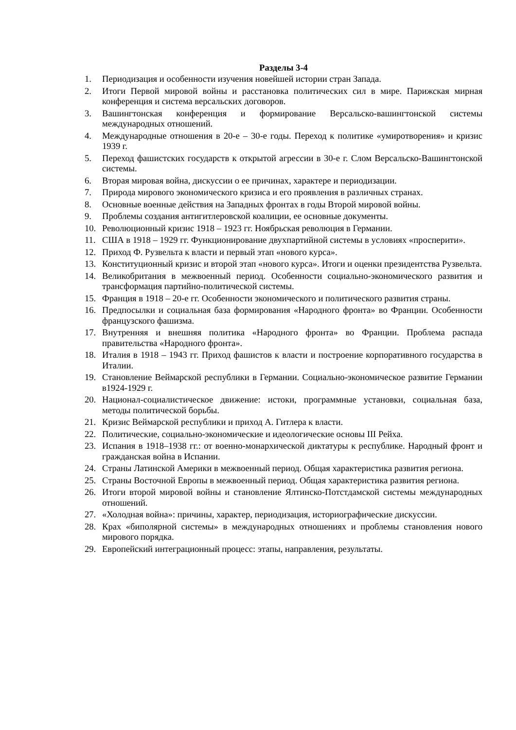Разделы 3-4
1. Периодизация и особенности изучения новейшей истории стран Запада.
2. Итоги Первой мировой войны и расстановка политических сил в мире. Парижская мирная конференция и система версальских договоров.
3. Вашингтонская конференция и формирование Версальско-вашингтонской системы международных отношений.
4. Международные отношения в 20-е – 30-е годы. Переход к политике «умиротворения» и кризис 1939 г.
5. Переход фашистских государств к открытой агрессии в 30-е г. Слом Версальско-Вашингтонской системы.
6. Вторая мировая война, дискуссии о ее причинах, характере и периодизации.
7. Природа мирового экономического кризиса и его проявления в различных странах.
8. Основные военные действия на Западных фронтах в годы Второй мировой войны.
9. Проблемы создания антигитлеровской коалиции, ее основные документы.
10. Революционный кризис 1918 – 1923 гг. Ноябрьская революция в Германии.
11. США в 1918 – 1929 гг. Функционирование двухпартийной системы в условиях «просперити».
12. Приход Ф. Рузвельта к власти и первый этап «нового курса».
13. Конституционный кризис и второй этап «нового курса». Итоги и оценки президентства Рузвельта.
14. Великобритания в межвоенный период. Особенности социально-экономического развития и трансформация партийно-политической системы.
15. Франция в 1918 – 20-е гг. Особенности экономического и политического развития страны.
16. Предпосылки и социальная база формирования «Народного фронта» во Франции. Особенности французского фашизма.
17. Внутренняя и внешняя политика «Народного фронта» во Франции. Проблема распада правительства «Народного фронта».
18. Италия в 1918 – 1943 гг. Приход фашистов к власти и построение корпоративного государства в Италии.
19. Становление Веймарской республики в Германии. Социально-экономическое развитие Германии в1924-1929 г.
20. Национал-социалистическое движение: истоки, программные установки, социальная база, методы политической борьбы.
21. Кризис Веймарской республики и приход А. Гитлера к власти.
22. Политические, социально-экономические и идеологические основы III Рейха.
23. Испания в 1918–1938 гг.: от военно-монархической диктатуры к республике. Народный фронт и гражданская война в Испании.
24. Страны Латинской Америки в межвоенный период. Общая характеристика развития региона.
25. Страны Восточной Европы в межвоенный период. Общая характеристика развития региона.
26. Итоги второй мировой войны и становление Ялтинско-Потстдамской системы международных отношений.
27. «Холодная война»: причины, характер, периодизация, историографические дискуссии.
28. Крах «биполярной системы» в международных отношениях и проблемы становления нового мирового порядка.
29. Европейский интеграционный процесс: этапы, направления, результаты.